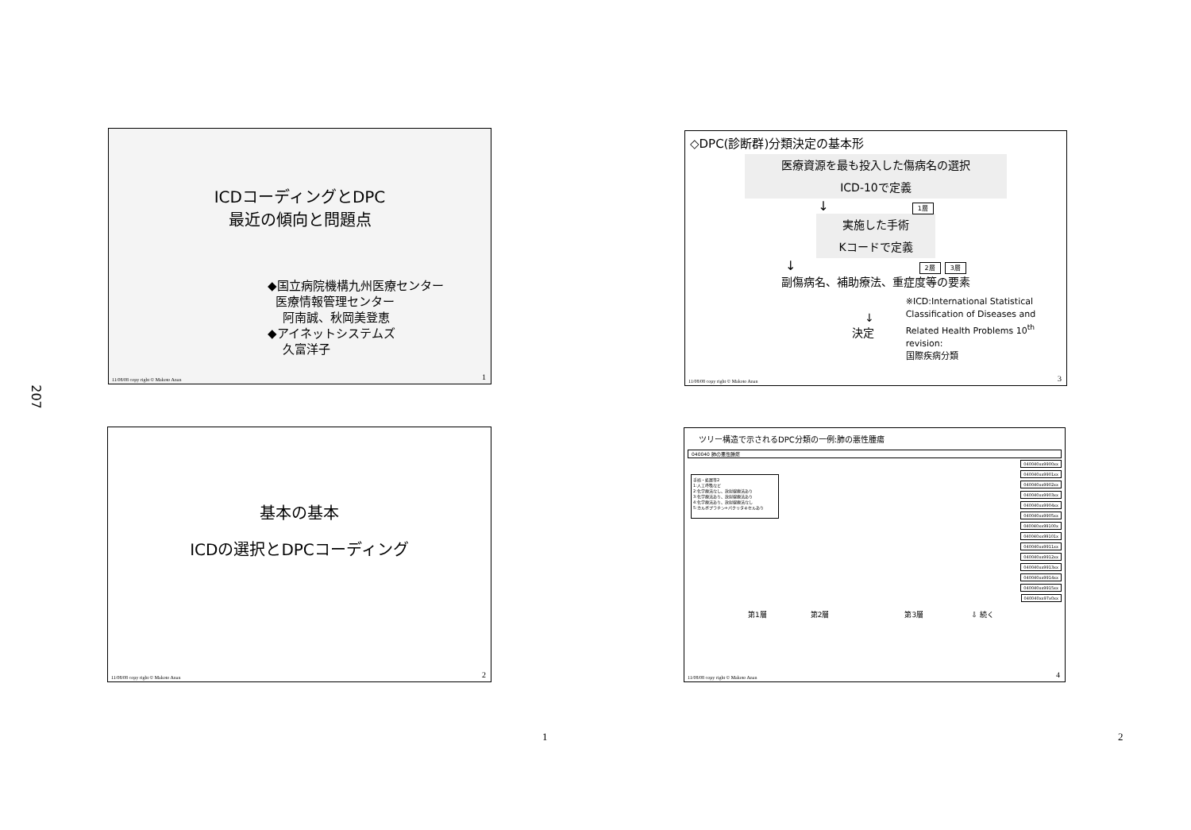207
ICDコーディングとDPC
最近の傾向と問題点
◆国立病院機構九州医療センター
医療情報管理センター
阿南誠、秋岡美登恵
◆アイネットシステムズ
久富洋子
11/08/08 copy right © Makoto Anan
1
◇DPC(診断群)分類決定の基本形
医療資源を最も投入した傷病名の選択
ICD-10で定義
↓ 1層
実施した手術
Kコードで定義
↓ 2層 3層
副傷病名、補助療法、重症度等の要素
↓
決定
※ICD:International Statistical
Classification of Diseases and
Related Health Problems 10<sup>th</sup> revision:
国際疾病分類
11/08/08 copy right © Makoto Anan
3
基本の基本
ICDの選択とDPCコーディング
11/08/08 copy right © Makoto Anan
2
ツリー構造で示されるDPC分類の一例:肺の悪性腫瘍
040040 肺の悪性腫瘍
手術・処置等2
1:人工呼吸など
2:化学療法なし、放射線療法あり
3:化学療法あり、放射線療法あり
4:化学療法あり、放射線療法なし
5:カルボプラチン+パクリタキセルあり
040040xx9900xx
040040xx9901xx
040040xx9902xx
040040xx9903xx
040040xx9904xx
040040xx9905xx
040040xx99100x
040040xx99101x
040040xx9911xx
040040xx9912xx
040040xx9913xx
040040xx9914xx
040040xx9915xx
040040xx97x0xx
第1層 第2層 第3層 ⇩ 続く
11/08/08 copy right © Makoto Anan
4
1 2